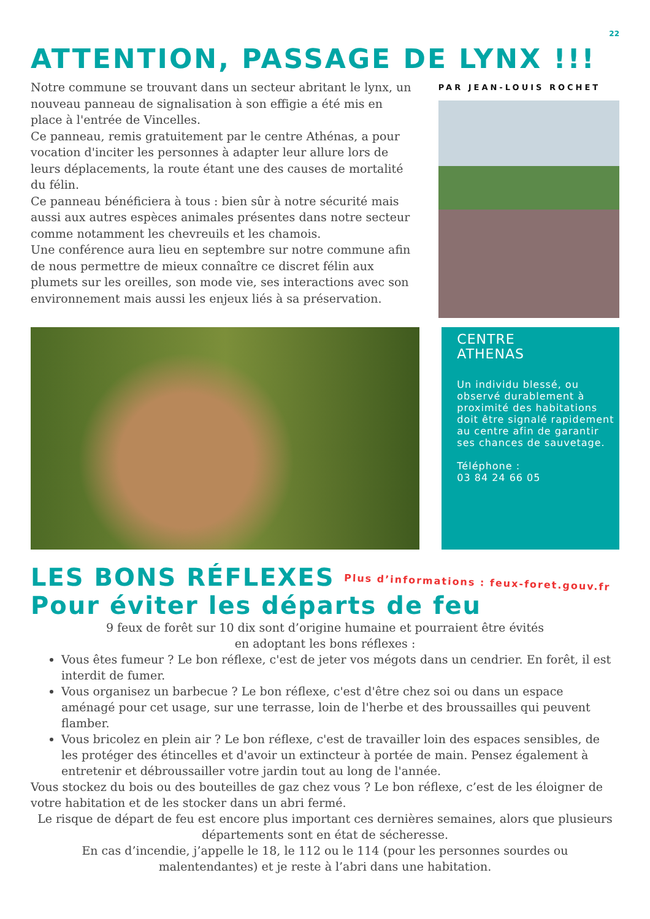22
ATTENTION, PASSAGE DE LYNX !!!
Notre commune se trouvant dans un secteur abritant le lynx, un nouveau panneau de signalisation à son effigie a été mis en place à l'entrée de Vincelles.
Ce panneau, remis gratuitement par le centre Athénas, a pour vocation d'inciter les personnes à adapter leur allure lors de leurs déplacements, la route étant une des causes de mortalité du félin.
Ce panneau bénéficiera à tous : bien sûr à notre sécurité mais aussi aux autres espèces animales présentes dans notre secteur comme notamment les chevreuils et les chamois.
Une conférence aura lieu en septembre sur notre commune afin de nous permettre de mieux connaître ce discret félin aux plumets sur les oreilles, son mode vie, ses interactions avec son environnement mais aussi les enjeux liés à sa préservation.
PAR JEAN-LOUIS ROCHET
CENTRE
ATHENAS
Un individu blessé, ou observé durablement à proximité des habitations doit être signalé rapidement au centre afin de garantir ses chances de sauvetage.
Téléphone :
03 84 24 66 05
LES BONS RÉFLEXES Plus d’informations : feux-foret.gouv.fr
Pour éviter les départs de feu
9 feux de forêt sur 10 dix sont d’origine humaine et pourraient être évités
en adoptant les bons réflexes :
Vous êtes fumeur ? Le bon réflexe, c'est de jeter vos mégots dans un cendrier. En forêt, il est interdit de fumer.
Vous organisez un barbecue ? Le bon réflexe, c'est d'être chez soi ou dans un espace aménagé pour cet usage, sur une terrasse, loin de l'herbe et des broussailles qui peuvent flamber.
Vous bricolez en plein air ? Le bon réflexe, c'est de travailler loin des espaces sensibles, de les protéger des étincelles et d'avoir un extincteur à portée de main. Pensez également à entretenir et débroussailler votre jardin tout au long de l'année.
Vous stockez du bois ou des bouteilles de gaz chez vous ? Le bon réflexe, c’est de les éloigner de votre habitation et de les stocker dans un abri fermé.
Le risque de départ de feu est encore plus important ces dernières semaines, alors que plusieurs départements sont en état de sécheresse.
En cas d’incendie, j’appelle le 18, le 112 ou le 114 (pour les personnes sourdes ou malentendantes) et je reste à l’abri dans une habitation.